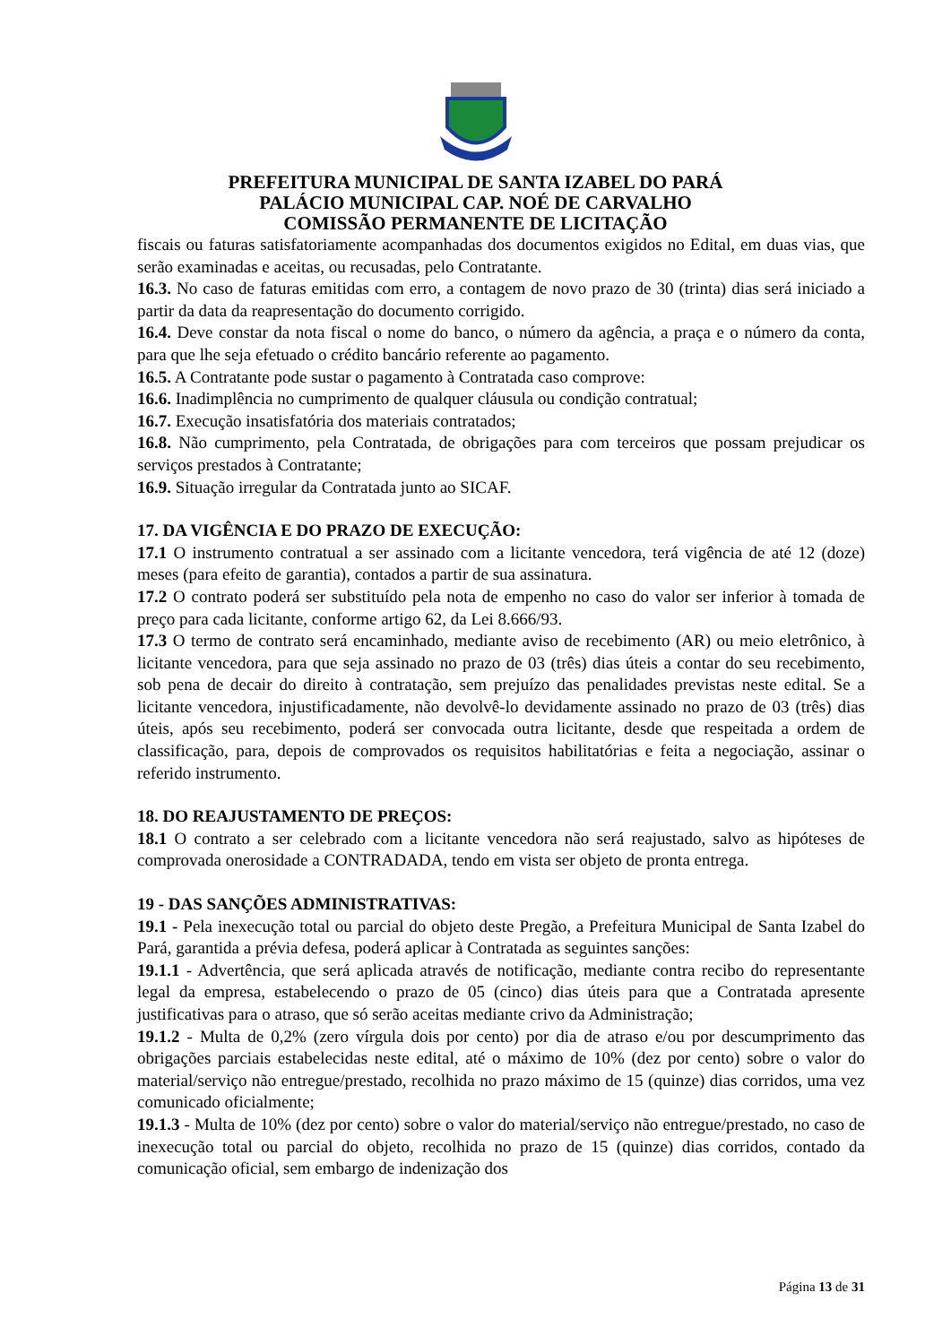PREFEITURA MUNICIPAL DE SANTA IZABEL DO PARÁ
PALÁCIO MUNICIPAL CAP. NOÉ DE CARVALHO
COMISSÃO PERMANENTE DE LICITAÇÃO
fiscais ou faturas satisfatoriamente acompanhadas dos documentos exigidos no Edital, em duas vias, que serão examinadas e aceitas, ou recusadas, pelo Contratante.
16.3. No caso de faturas emitidas com erro, a contagem de novo prazo de 30 (trinta) dias será iniciado a partir da data da reapresentação do documento corrigido.
16.4. Deve constar da nota fiscal o nome do banco, o número da agência, a praça e o número da conta, para que lhe seja efetuado o crédito bancário referente ao pagamento.
16.5. A Contratante pode sustar o pagamento à Contratada caso comprove:
16.6. Inadimplência no cumprimento de qualquer cláusula ou condição contratual;
16.7. Execução insatisfatória dos materiais contratados;
16.8. Não cumprimento, pela Contratada, de obrigações para com terceiros que possam prejudicar os serviços prestados à Contratante;
16.9. Situação irregular da Contratada junto ao SICAF.
17. DA VIGÊNCIA E DO PRAZO DE EXECUÇÃO:
17.1 O instrumento contratual a ser assinado com a licitante vencedora, terá vigência de até 12 (doze) meses (para efeito de garantia), contados a partir de sua assinatura.
17.2 O contrato poderá ser substituído pela nota de empenho no caso do valor ser inferior à tomada de preço para cada licitante, conforme artigo 62, da Lei 8.666/93.
17.3 O termo de contrato será encaminhado, mediante aviso de recebimento (AR) ou meio eletrônico, à licitante vencedora, para que seja assinado no prazo de 03 (três) dias úteis a contar do seu recebimento, sob pena de decair do direito à contratação, sem prejuízo das penalidades previstas neste edital. Se a licitante vencedora, injustificadamente, não devolvê-lo devidamente assinado no prazo de 03 (três) dias úteis, após seu recebimento, poderá ser convocada outra licitante, desde que respeitada a ordem de classificação, para, depois de comprovados os requisitos habilitatórias e feita a negociação, assinar o referido instrumento.
18. DO REAJUSTAMENTO DE PREÇOS:
18.1 O contrato a ser celebrado com a licitante vencedora não será reajustado, salvo as hipóteses de comprovada onerosidade a CONTRADADA, tendo em vista ser objeto de pronta entrega.
19 - DAS SANÇÕES ADMINISTRATIVAS:
19.1 - Pela inexecução total ou parcial do objeto deste Pregão, a Prefeitura Municipal de Santa Izabel do Pará, garantida a prévia defesa, poderá aplicar à Contratada as seguintes sanções:
19.1.1 - Advertência, que será aplicada através de notificação, mediante contra recibo do representante legal da empresa, estabelecendo o prazo de 05 (cinco) dias úteis para que a Contratada apresente justificativas para o atraso, que só serão aceitas mediante crivo da Administração;
19.1.2 - Multa de 0,2% (zero vírgula dois por cento) por dia de atraso e/ou por descumprimento das obrigações parciais estabelecidas neste edital, até o máximo de 10% (dez por cento) sobre o valor do material/serviço não entregue/prestado, recolhida no prazo máximo de 15 (quinze) dias corridos, uma vez comunicado oficialmente;
19.1.3 - Multa de 10% (dez por cento) sobre o valor do material/serviço não entregue/prestado, no caso de inexecução total ou parcial do objeto, recolhida no prazo de 15 (quinze) dias corridos, contado da comunicação oficial, sem embargo de indenização dos
Página 13 de 31